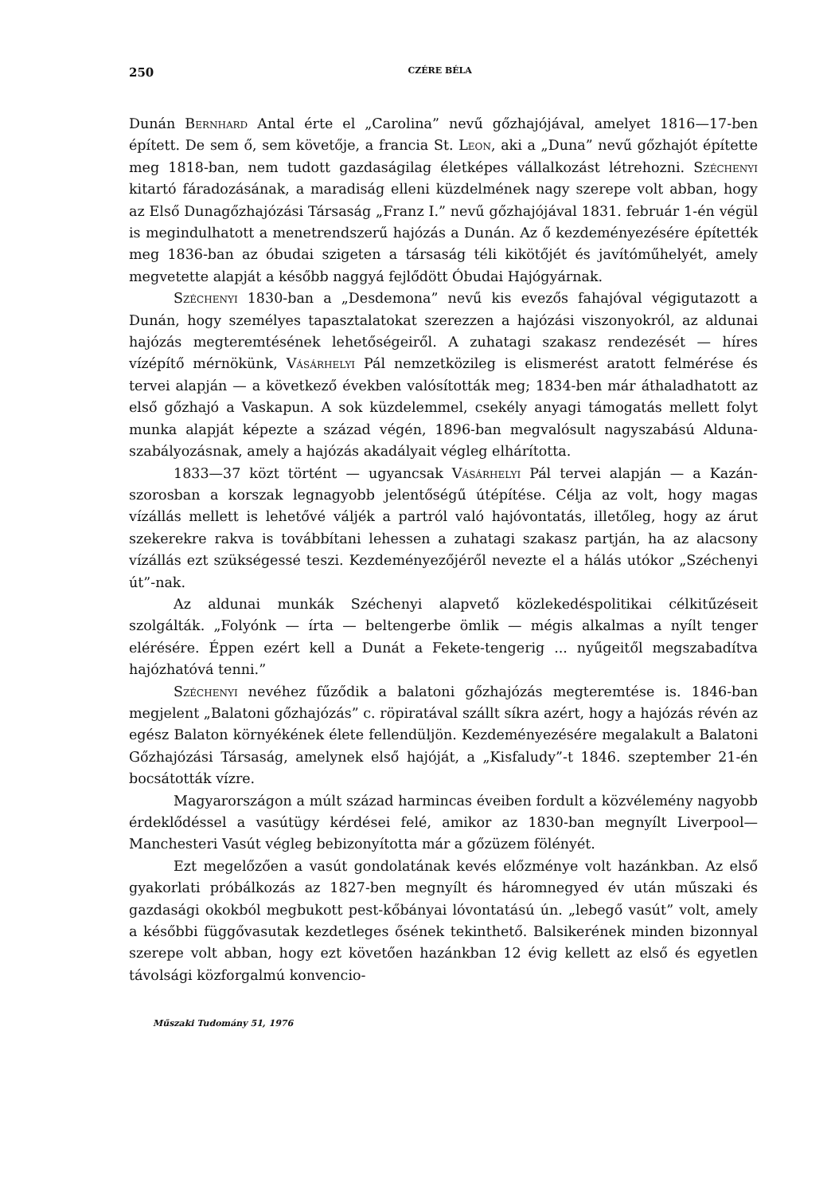250 CZÉRE BÉLA
Dunán Bernhard Antal érte el „Carolina” nevű gőzhajójával, amelyet 1816—17-ben épített. De sem ő, sem követője, a francia St. Leon, aki a „Duna” nevű gőzhajót építette meg 1818-ban, nem tudott gazdaságilag életképes vállalkozást létrehozni. Széchenyi kitartó fáradozásának, a maradiság elleni küzdelmének nagy szerepe volt abban, hogy az Első Dunagőzhajózási Társaság „Franz I.” nevű gőzhajójával 1831. február 1-én végül is megindulhatott a menetrendszerű hajózás a Dunán. Az ő kezdeményezésére építették meg 1836-ban az óbudai szigeten a társaság téli kikötőjét és javítóműhelyét, amely megvetette alapját a később naggyá fejlődött Óbudai Hajógyárnak.
Széchenyi 1830-ban a „Desdemona” nevű kis evezős fahajóval végigutazott a Dunán, hogy személyes tapasztalatokat szerezzen a hajózási viszonyokról, az aldunai hajózás megteremtésének lehetőségeiről. A zuhatagi szakasz rendezését — híres vízépítő mérnökünk, Vásárhelyi Pál nemzetközileg is elismerést aratott felmérése és tervei alapján — a következő években valósították meg; 1834-ben már áthaladhatott az első gőzhajó a Vaskapun. A sok küzdelemmel, csekély anyagi támogatás mellett folyt munka alapját képezte a század végén, 1896-ban megvalósult nagyszabású Alduna-szabályozásnak, amely a hajózás akadályait végleg elhárította.
1833—37 közt történt — ugyancsak Vásárhelyi Pál tervei alapján — a Kazán-szorosban a korszak legnagyobb jelentőségű útépítése. Célja az volt, hogy magas vízállás mellett is lehetővé váljék a partról való hajóvontatás, illetőleg, hogy az árut szekerekre rakva is továbbítani lehessen a zuhatagi szakasz partján, ha az alacsony vízállás ezt szükségessé teszi. Kezdeményezőjéről nevezte el a hálás utókor „Széchenyi út”-nak.
Az aldunai munkák Széchenyi alapvető közlekedéspolitikai célkitűzéseit szolgálták. „Folyónk — írta — beltengerbe ömlik — mégis alkalmas a nyílt tenger elérésére. Éppen ezért kell a Dunát a Fekete-tengerig ... nyűgeitől megszabadítva hajózhatóvá tenni.”
Széchenyi nevéhez fűződik a balatoni gőzhajózás megteremtése is. 1846-ban megjelent „Balatoni gőzhajózás” c. röpiratával szállt síkra azért, hogy a hajózás révén az egész Balaton környékének élete fellendüljön. Kezdeményezésére megalakult a Balatoni Gőzhajózási Társaság, amelynek első hajóját, a „Kisfaludy”-t 1846. szeptember 21-én bocsátották vízre.
Magyarországon a múlt század harmincas éveiben fordult a közvélemény nagyobb érdeklődéssel a vasútügy kérdései felé, amikor az 1830-ban megnyílt Liverpool—Manchesteri Vasút végleg bebizonyította már a gőzüzem fölényét.
Ezt megelőzően a vasút gondolatának kevés előzménye volt hazánkban. Az első gyakorlati próbálkozás az 1827-ben megnyílt és háromnegyed év után műszaki és gazdasági okokból megbukott pest-kőbányai lóvontatású ún. „lebegő vasút” volt, amely a későbbi függővasutak kezdetleges ősének tekinthető. Balsikerének minden bizonnyal szerepe volt abban, hogy ezt követően hazánkban 12 évig kellett az első és egyetlen távolsági közforgalmú konvencio-
Műszaki Tudomány 51, 1976